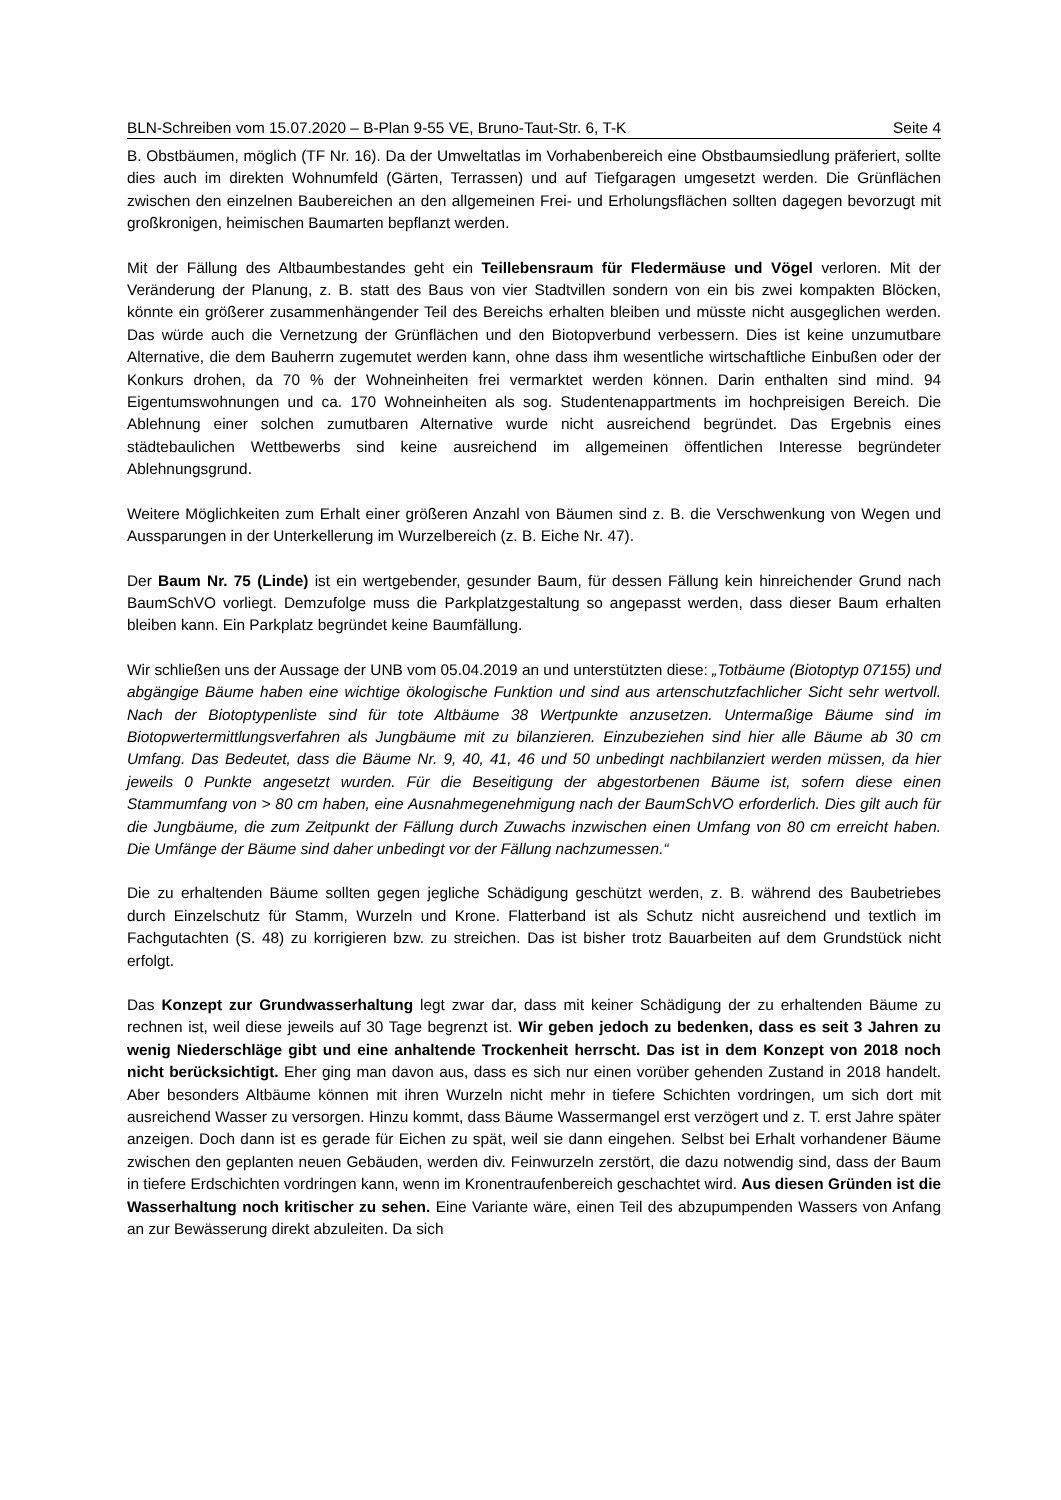BLN-Schreiben vom 15.07.2020 – B-Plan 9-55 VE, Bruno-Taut-Str. 6, T-K Seite 4
B. Obstbäumen, möglich (TF Nr. 16). Da der Umweltatlas im Vorhabenbereich eine Obstbaumsiedlung präferiert, sollte dies auch im direkten Wohnumfeld (Gärten, Terrassen) und auf Tiefgaragen umgesetzt werden. Die Grünflächen zwischen den einzelnen Baubereichen an den allgemeinen Frei- und Erholungsflächen sollten dagegen bevorzugt mit großkronigen, heimischen Baumarten bepflanzt werden.
Mit der Fällung des Altbaumbestandes geht ein Teillebensraum für Fledermäuse und Vögel verloren. Mit der Veränderung der Planung, z. B. statt des Baus von vier Stadtvillen sondern von ein bis zwei kompakten Blöcken, könnte ein größerer zusammenhängender Teil des Bereichs erhalten bleiben und müsste nicht ausgeglichen werden. Das würde auch die Vernetzung der Grünflächen und den Biotopverbund verbessern. Dies ist keine unzumutbare Alternative, die dem Bauherrn zugemutet werden kann, ohne dass ihm wesentliche wirtschaftliche Einbußen oder der Konkurs drohen, da 70 % der Wohneinheiten frei vermarktet werden können. Darin enthalten sind mind. 94 Eigentumswohnungen und ca. 170 Wohneinheiten als sog. Studentenappartments im hochpreisigen Bereich. Die Ablehnung einer solchen zumutbaren Alternative wurde nicht ausreichend begründet. Das Ergebnis eines städtebaulichen Wettbewerbs sind keine ausreichend im allgemeinen öffentlichen Interesse begründeter Ablehnungsgrund.
Weitere Möglichkeiten zum Erhalt einer größeren Anzahl von Bäumen sind z. B. die Verschwenkung von Wegen und Aussparungen in der Unterkellerung im Wurzelbereich (z. B. Eiche Nr. 47).
Der Baum Nr. 75 (Linde) ist ein wertgebender, gesunder Baum, für dessen Fällung kein hinreichender Grund nach BaumSchVO vorliegt. Demzufolge muss die Parkplatzgestaltung so angepasst werden, dass dieser Baum erhalten bleiben kann. Ein Parkplatz begründet keine Baumfällung.
Wir schließen uns der Aussage der UNB vom 05.04.2019 an und unterstützten diese: „Totbäume (Biotoptyp 07155) und abgängige Bäume haben eine wichtige ökologische Funktion und sind aus artenschutzfachlicher Sicht sehr wertvoll. Nach der Biotoptypenliste sind für tote Altbäume 38 Wertpunkte anzusetzen. Untermaßige Bäume sind im Biotopwertermittlungsverfahren als Jungbäume mit zu bilanzieren. Einzubeziehen sind hier alle Bäume ab 30 cm Umfang. Das Bedeutet, dass die Bäume Nr. 9, 40, 41, 46 und 50 unbedingt nachbilanziert werden müssen, da hier jeweils 0 Punkte angesetzt wurden. Für die Beseitigung der abgestorbenen Bäume ist, sofern diese einen Stammumfang von > 80 cm haben, eine Ausnahmegenehmigung nach der BaumSchVO erforderlich. Dies gilt auch für die Jungbäume, die zum Zeitpunkt der Fällung durch Zuwachs inzwischen einen Umfang von 80 cm erreicht haben. Die Umfänge der Bäume sind daher unbedingt vor der Fällung nachzumessen.“
Die zu erhaltenden Bäume sollten gegen jegliche Schädigung geschützt werden, z. B. während des Baubetriebes durch Einzelschutz für Stamm, Wurzeln und Krone. Flatterband ist als Schutz nicht ausreichend und textlich im Fachgutachten (S. 48) zu korrigieren bzw. zu streichen. Das ist bisher trotz Bauarbeiten auf dem Grundstück nicht erfolgt.
Das Konzept zur Grundwasserhaltung legt zwar dar, dass mit keiner Schädigung der zu erhaltenden Bäume zu rechnen ist, weil diese jeweils auf 30 Tage begrenzt ist. Wir geben jedoch zu bedenken, dass es seit 3 Jahren zu wenig Niederschläge gibt und eine anhaltende Trockenheit herrscht. Das ist in dem Konzept von 2018 noch nicht berücksichtigt. Eher ging man davon aus, dass es sich nur einen vorüber gehenden Zustand in 2018 handelt. Aber besonders Altbäume können mit ihren Wurzeln nicht mehr in tiefere Schichten vordringen, um sich dort mit ausreichend Wasser zu versorgen. Hinzu kommt, dass Bäume Wassermangel erst verzögert und z. T. erst Jahre später anzeigen. Doch dann ist es gerade für Eichen zu spät, weil sie dann eingehen. Selbst bei Erhalt vorhandener Bäume zwischen den geplanten neuen Gebäuden, werden div. Feinwurzeln zerstört, die dazu notwendig sind, dass der Baum in tiefere Erdschichten vordringen kann, wenn im Kronentraufenbereich geschachtet wird. Aus diesen Gründen ist die Wasserhaltung noch kritischer zu sehen. Eine Variante wäre, einen Teil des abzupumpenden Wassers von Anfang an zur Bewässerung direkt abzuleiten. Da sich